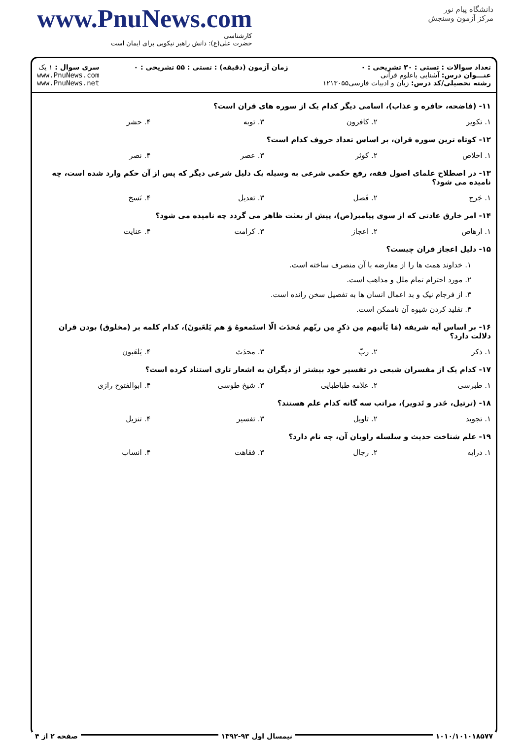www.PnuNews.com
کارشناسی
حضرت علی(ع): دانش راهبر نیکویی برای ایمان است
دانشگاه پیام نور
مرکز آزمون وسنجش
تعداد سوالات : تستی : ۳۰ تشریحی : ۰
عنـــوان درس: آشنایی باعلوم قرآنی
رشته تحصیلی/کد درس: زبان و ادبیات فارسی۱۲۱۳۰۵۵
زمان آزمون (دقیقه) : تستی : ۵۵ تشریحی : ۰
سری سوال : ۱ یک
www.PnuNews.com
www.PnuNews.net
۱۱- (فاضحه، حافره و عذاب)، اسامی دیگر کدام یک از سوره های قران است؟
۱. تکویر ۲. کافرون ۳. توبه ۴. حشر
۱۲- کوتاه ترین سوره قران، بر اساس تعداد حروف کدام است؟
۱. اخلاص ۲. کوثر ۳. عصر ۴. نصر
۱۳- در اصطلاح علمای اصول فقه، رفع حکمی شرعی به وسیله یک دلیل شرعی دیگر که پس از آن حکم وارد شده است، چه نامیده می شود؟
۱. جَرح ۲. فَصل ۳. تعدیل ۴. نَسخ
۱۴- امر خارق عادتی که از سوی پیامبر(ص)، پیش از بعثت ظاهر می گردد چه نامیده می شود؟
۱. ارهاص ۲. اعجاز ۳. کرامت ۴. عنایت
۱۵- دلیل اعجاز قران چیست؟
۱. خداوند همت ها را از معارضه با آن منصرف ساخته است.
۲. مورد احترام تمام ملل و مذاهب است.
۳. از فرجام نیک و بد اعمال انسان ها به تفصیل سخن رانده است.
۴. تقلید کردن شیوه آن ناممکن است.
۱۶- بر اساس آیه شریفه (مَا یَأتیهم مِن ذکرٍ مِن ربّهم مُحدَث الّا استَمعوهُ وَ هم یَلعَبونَ)، کدام کلمه بر (مخلوق) بودن قران دلالت دارد؟
۱. ذکر ۲. ربّ ۳. محدَث ۴. یَلعَبون
۱۷- کدام یک از مفسران شیعی در تفسیر خود بیشتر از دیگران به اشعار تازی استناد کرده است؟
۱. طبرسی ۲. علامه طباطبایی ۳. شیخ طوسی ۴. ابوالفتوح رازی
۱۸- (ترتیل، حَدر و تَدویر)، مراتب سه گانه کدام علم هستند؟
۱. تجوید ۲. تاویل ۳. تفسیر ۴. تنزیل
۱۹- علم شناخت حدیث و سلسله راویان آن، چه نام دارد؟
۱. درایه ۲. رجال ۳. فقاهت ۴. انساب
۱۰۱۰/۱۰۱۰۱۸۵۷۷ نیمسال اول ۹۳-۱۳۹۲ صفحه ۲ از ۴